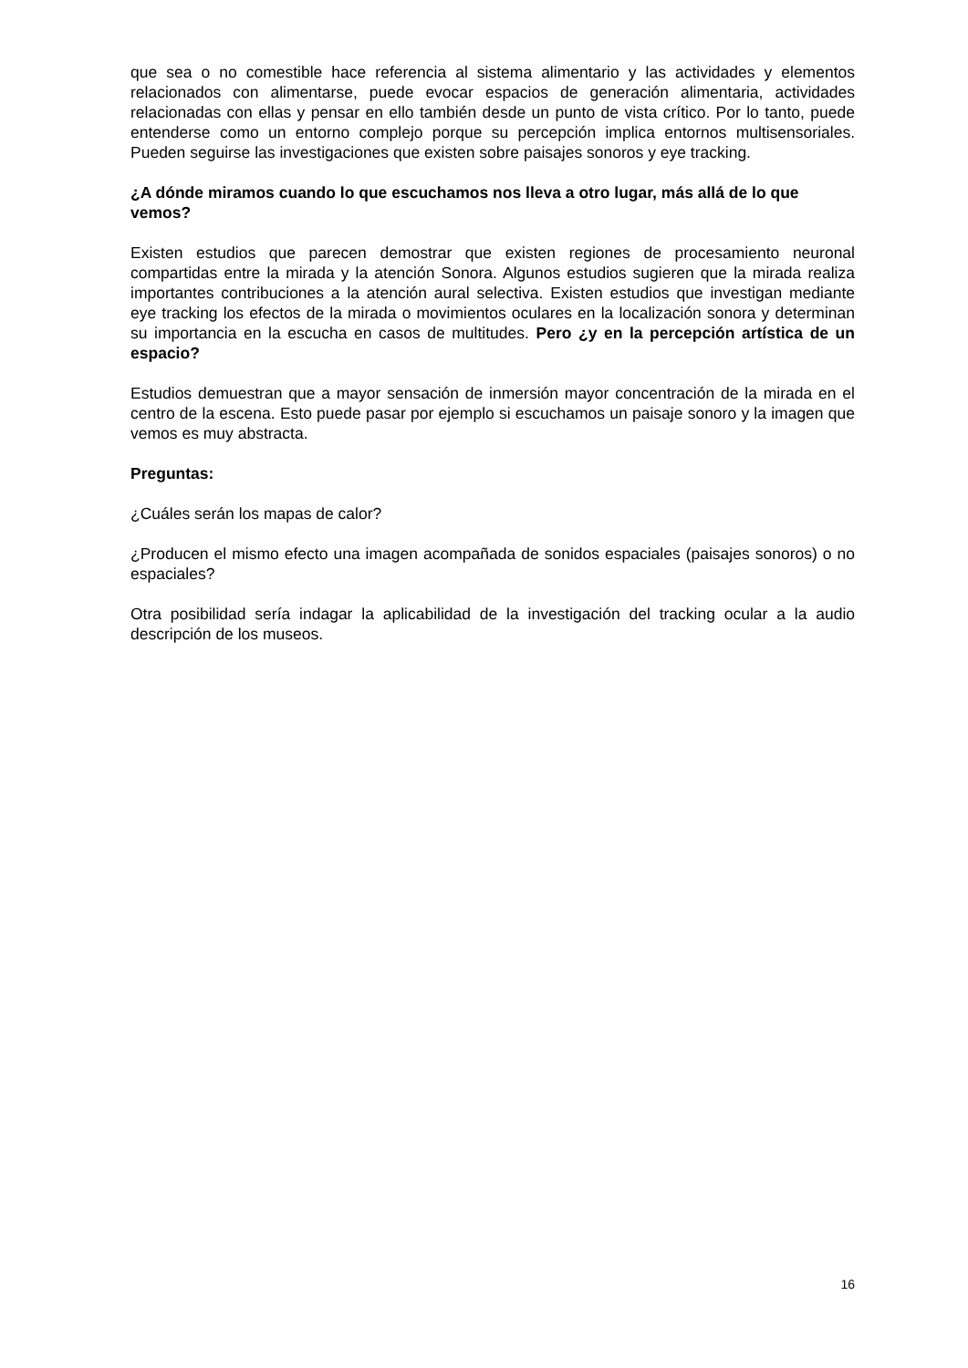que sea o no comestible hace referencia al sistema alimentario y las actividades y elementos relacionados con alimentarse, puede evocar espacios de generación alimentaria, actividades relacionadas con ellas y pensar en ello también desde un punto de vista crítico. Por lo tanto, puede entenderse como un entorno complejo porque su percepción implica entornos multisensoriales. Pueden seguirse las investigaciones que existen sobre paisajes sonoros y eye tracking.
¿A dónde miramos cuando lo que escuchamos nos lleva a otro lugar, más allá de lo que vemos?
Existen estudios que parecen demostrar que existen regiones de procesamiento neuronal compartidas entre la mirada y la atención Sonora. Algunos estudios sugieren que la mirada realiza importantes contribuciones a la atención aural selectiva. Existen estudios que investigan mediante eye tracking los efectos de la mirada o movimientos oculares en la localización sonora y determinan su importancia en la escucha en casos de multitudes. Pero ¿y en la percepción artística de un espacio?
Estudios demuestran que a mayor sensación de inmersión mayor concentración de la mirada en el centro de la escena. Esto puede pasar por ejemplo si escuchamos un paisaje sonoro y la imagen que vemos es muy abstracta.
Preguntas:
¿Cuáles serán los mapas de calor?
¿Producen el mismo efecto una imagen acompañada de sonidos espaciales (paisajes sonoros) o no espaciales?
Otra posibilidad sería indagar la aplicabilidad de la investigación del tracking ocular a la audio descripción de los museos.
16